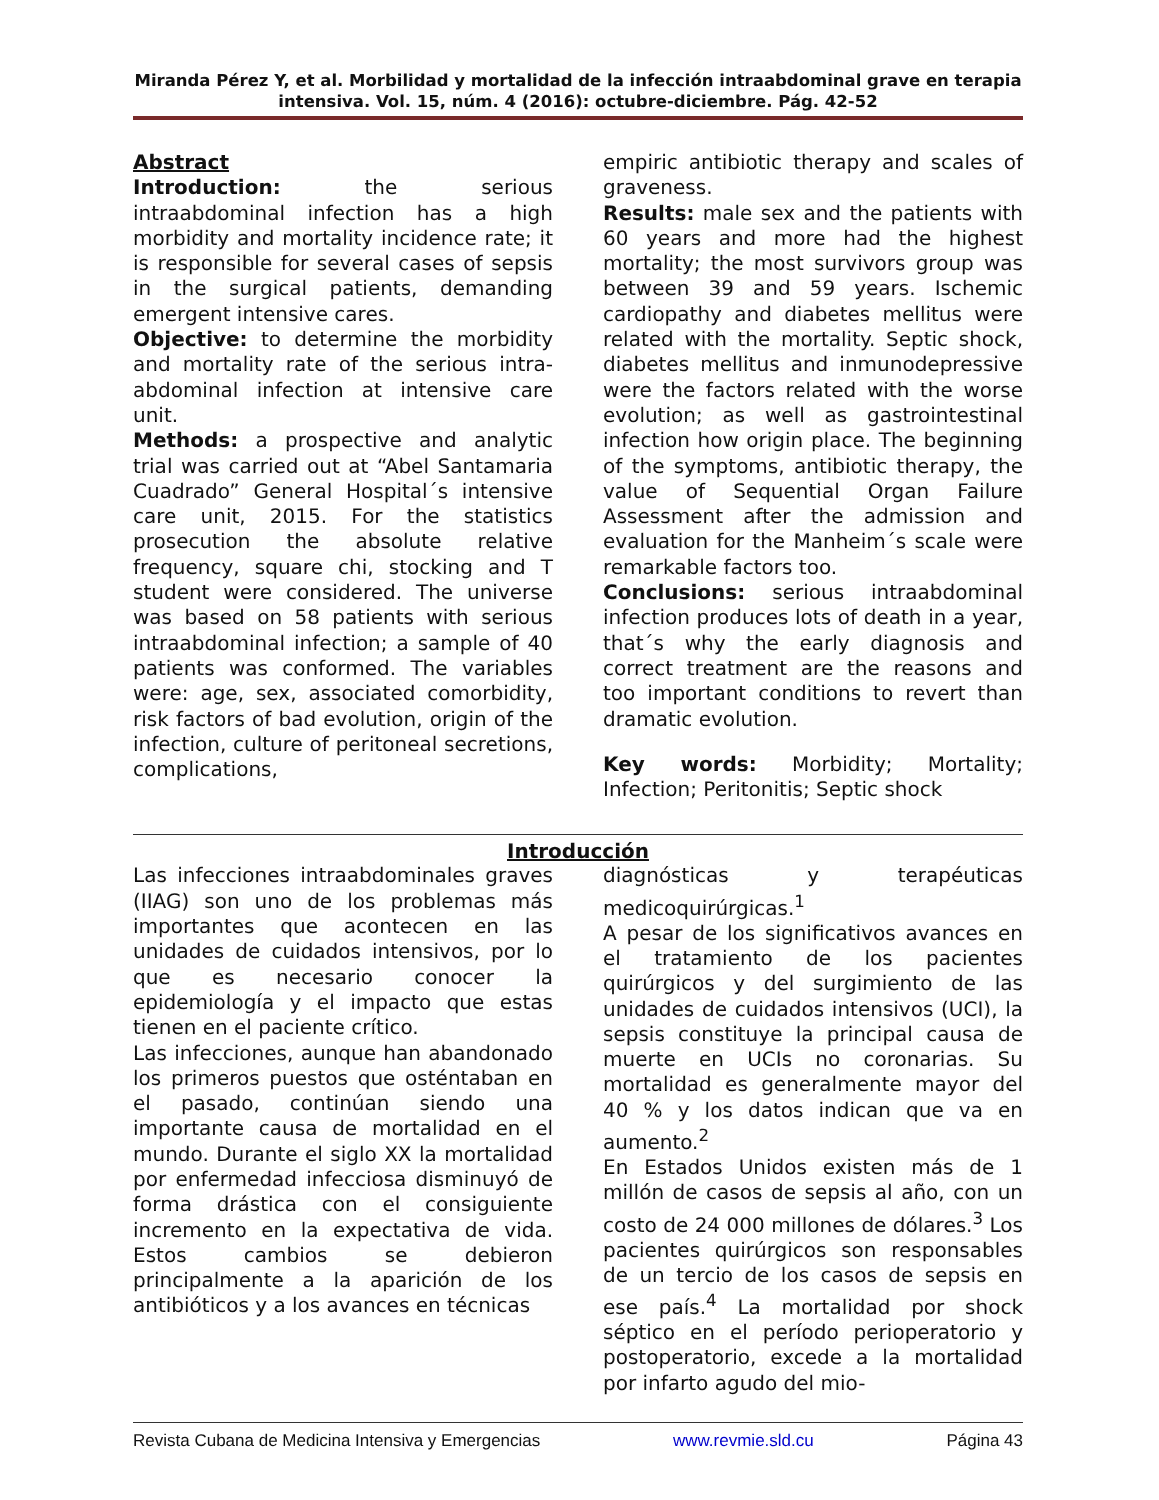Miranda Pérez Y, et al. Morbilidad y mortalidad de la infección intraabdominal grave en terapia intensiva. Vol. 15, núm. 4 (2016): octubre-diciembre. Pág. 42-52
Abstract
Introduction: the serious intraabdominal infection has a high morbidity and mortality incidence rate; it is responsible for several cases of sepsis in the surgical patients, demanding emergent intensive cares.
Objective: to determine the morbidity and mortality rate of the serious intra-abdominal infection at intensive care unit.
Methods: a prospective and analytic trial was carried out at “Abel Santamaria Cuadrado” General Hospital´s intensive care unit, 2015. For the statistics prosecution the absolute relative frequency, square chi, stocking and T student were considered. The universe was based on 58 patients with serious intraabdominal infection; a sample of 40 patients was conformed. The variables were: age, sex, associated comorbidity, risk factors of bad evolution, origin of the infection, culture of peritoneal secretions, complications,
empiric antibiotic therapy and scales of graveness.
Results: male sex and the patients with 60 years and more had the highest mortality; the most survivors group was between 39 and 59 years. Ischemic cardiopathy and diabetes mellitus were related with the mortality. Septic shock, diabetes mellitus and inmunodepressive were the factors related with the worse evolution; as well as gastrointestinal infection how origin place. The beginning of the symptoms, antibiotic therapy, the value of Sequential Organ Failure Assessment after the admission and evaluation for the Manheim´s scale were remarkable factors too.
Conclusions: serious intraabdominal infection produces lots of death in a year, that´s why the early diagnosis and correct treatment are the reasons and too important conditions to revert than dramatic evolution.
Key words: Morbidity; Mortality; Infection; Peritonitis; Septic shock
Introducción
Las infecciones intraabdominales graves (IIAG) son uno de los problemas más importantes que acontecen en las unidades de cuidados intensivos, por lo que es necesario conocer la epidemiología y el impacto que estas tienen en el paciente crítico.
Las infecciones, aunque han abandonado los primeros puestos que ostén­taban en el pasado, continúan siendo una importante causa de mortalidad en el mundo. Durante el siglo XX la mortalidad por enfermedad infecciosa disminuyó de forma drástica con el consiguiente incremento en la expectativa de vida. Estos cambios se debieron principalmente a la aparición de los antibióticos y a los avances en técnicas
diagnósticas y terapéuticas medicoquirúrgicas.<sup>1</sup>
A pesar de los significativos avances en el tratamiento de los pacientes quirúrgicos y del surgimiento de las unidades de cuidados intensivos (UCI), la sepsis constituye la principal causa de muerte en UCIs no coronarias. Su mortalidad es generalmente mayor del 40 % y los datos indican que va en aumento.<sup>2</sup>
En Estados Unidos existen más de 1 millón de casos de sepsis al año, con un costo de 24 000 millones de dólares.<sup>3</sup> Los pacientes quirúrgicos son responsables de un tercio de los casos de sepsis en ese país.<sup>4</sup> La mortalidad por shock séptico en el período perioperatorio y postoperatorio, excede a la mortalidad por infarto agudo del mio-
Revista Cubana de Medicina Intensiva y Emergencias www.revmie.sld.cu Página 43